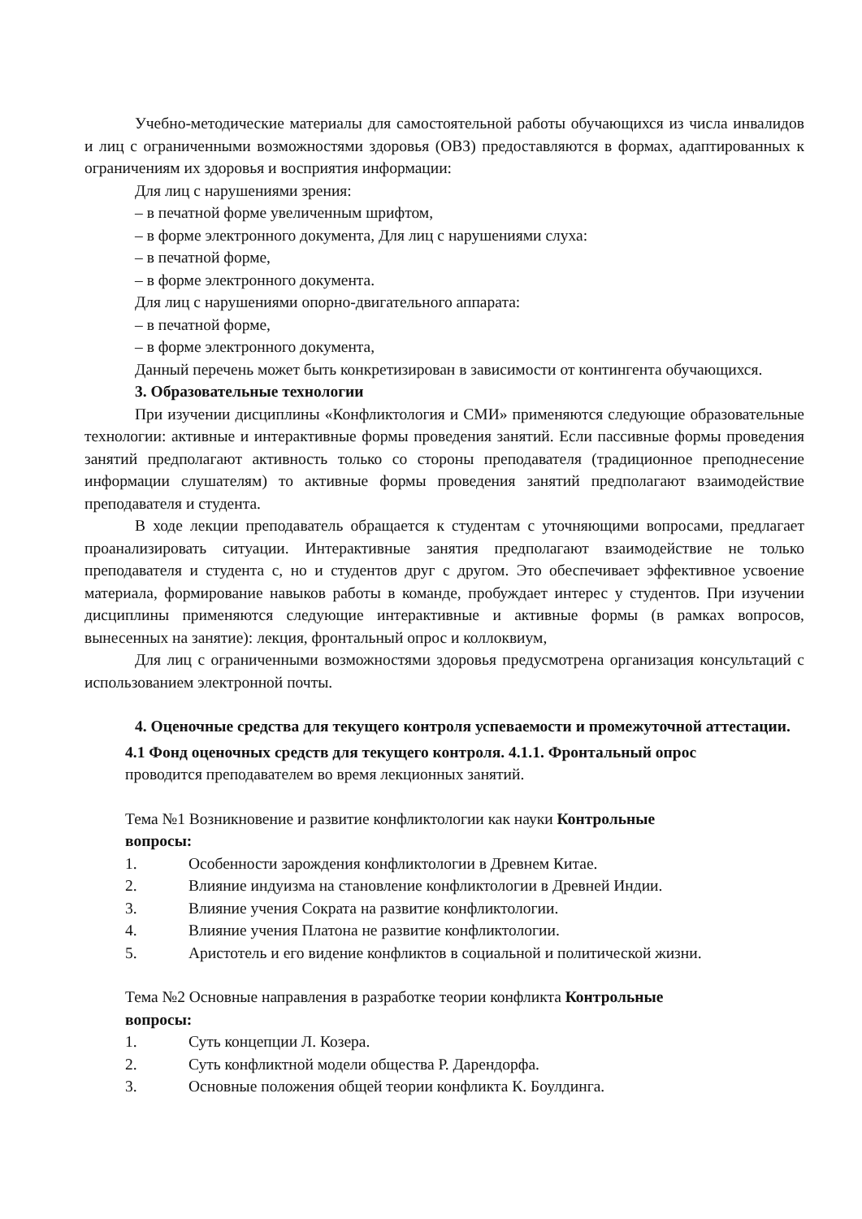Учебно-методические материалы для самостоятельной работы обучающихся из числа инвалидов и лиц с ограниченными возможностями здоровья (ОВЗ) предоставляются в формах, адаптированных к ограничениям их здоровья и восприятия информации:
Для лиц с нарушениями зрения:
– в печатной форме увеличенным шрифтом,
– в форме электронного документа, Для лиц с нарушениями слуха:
– в печатной форме,
– в форме электронного документа.
Для лиц с нарушениями опорно-двигательного аппарата:
– в печатной форме,
– в форме электронного документа,
Данный перечень может быть конкретизирован в зависимости от контингента обучающихся.
3. Образовательные технологии
При изучении дисциплины «Конфликтология и СМИ» применяются следующие образовательные технологии: активные и интерактивные формы проведения занятий. Если пассивные формы проведения занятий предполагают активность только со стороны преподавателя (традиционное преподнесение информации слушателям) то активные формы проведения занятий предполагают взаимодействие преподавателя и студента.
В ходе лекции преподаватель обращается к студентам с уточняющими вопросами, предлагает проанализировать ситуации. Интерактивные занятия предполагают взаимодействие не только преподавателя и студента с, но и студентов друг с другом. Это обеспечивает эффективное усвоение материала, формирование навыков работы в команде, пробуждает интерес у студентов. При изучении дисциплины применяются следующие интерактивные и активные формы (в рамках вопросов, вынесенных на занятие): лекция, фронтальный опрос и коллоквиум,
Для лиц с ограниченными возможностями здоровья предусмотрена организация консультаций с использованием электронной почты.
4. Оценочные средства для текущего контроля успеваемости и промежуточной аттестации.
4.1 Фонд оценочных средств для текущего контроля. 4.1.1. Фронтальный опрос
проводится преподавателем во время лекционных занятий.
Тема №1 Возникновение и развитие конфликтологии как науки Контрольные
вопросы:
1. Особенности зарождения конфликтологии в Древнем Китае.
2. Влияние индуизма на становление конфликтологии в Древней Индии.
3. Влияние учения Сократа на развитие конфликтологии.
4. Влияние учения Платона не развитие конфликтологии.
5. Аристотель и его видение конфликтов в социальной и политической жизни.
Тема №2 Основные направления в разработке теории конфликта Контрольные
вопросы:
1. Суть концепции Л. Козера.
2. Суть конфликтной модели общества Р. Дарендорфа.
3. Основные положения общей теории конфликта К. Боулдинга.